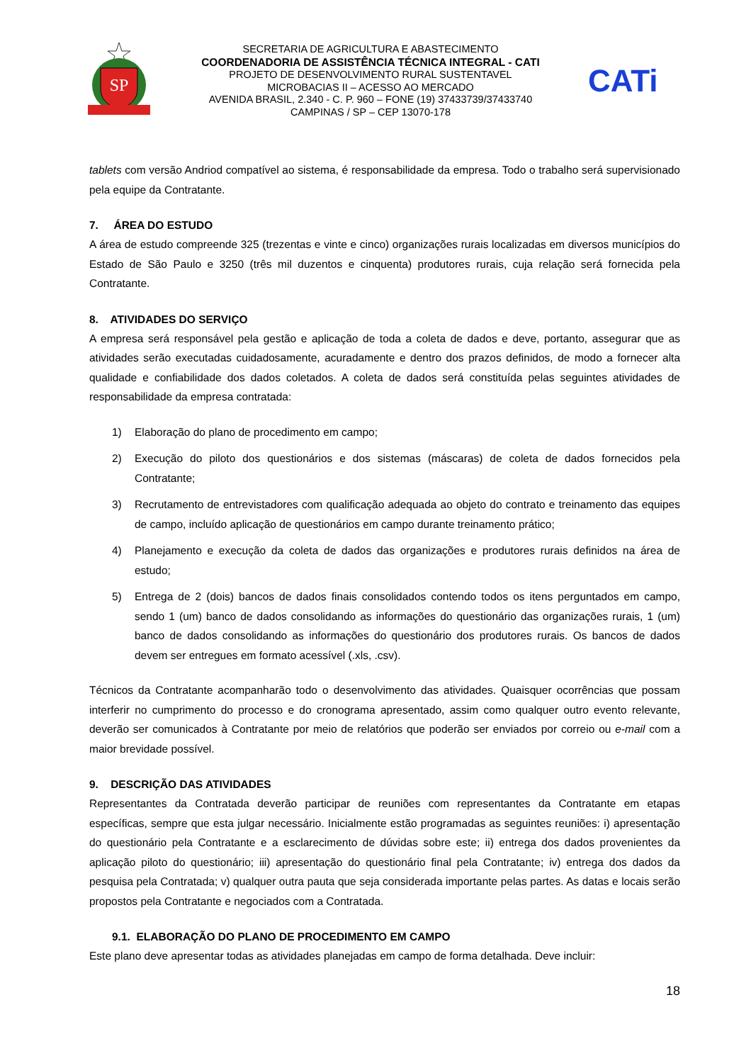SP
SECRETARIA DE AGRICULTURA E ABASTECIMENTO
COORDENADORIA DE ASSISTÊNCIA TÉCNICA INTEGRAL - CATI
PROJETO DE DESENVOLVIMENTO RURAL SUSTENTAVEL
MICROBACIAS II – ACESSO AO MERCADO
AVENIDA BRASIL, 2.340 - C. P. 960 – FONE (19) 37433739/37433740
CAMPINAS / SP – CEP 13070-178
CATi
tablets com versão Andriod compatível ao sistema, é responsabilidade da empresa. Todo o trabalho será supervisionado pela equipe da Contratante.
7. ÁREA DO ESTUDO
A área de estudo compreende 325 (trezentas e vinte e cinco) organizações rurais localizadas em diversos municípios do Estado de São Paulo e 3250 (três mil duzentos e cinquenta) produtores rurais, cuja relação será fornecida pela Contratante.
8. ATIVIDADES DO SERVIÇO
A empresa será responsável pela gestão e aplicação de toda a coleta de dados e deve, portanto, assegurar que as atividades serão executadas cuidadosamente, acuradamente e dentro dos prazos definidos, de modo a fornecer alta qualidade e confiabilidade dos dados coletados. A coleta de dados será constituída pelas seguintes atividades de responsabilidade da empresa contratada:
1) Elaboração do plano de procedimento em campo;
2) Execução do piloto dos questionários e dos sistemas (máscaras) de coleta de dados fornecidos pela Contratante;
3) Recrutamento de entrevistadores com qualificação adequada ao objeto do contrato e treinamento das equipes de campo, incluído aplicação de questionários em campo durante treinamento prático;
4) Planejamento e execução da coleta de dados das organizações e produtores rurais definidos na área de estudo;
5) Entrega de 2 (dois) bancos de dados finais consolidados contendo todos os itens perguntados em campo, sendo 1 (um) banco de dados consolidando as informações do questionário das organizações rurais, 1 (um) banco de dados consolidando as informações do questionário dos produtores rurais. Os bancos de dados devem ser entregues em formato acessível (.xls, .csv).
Técnicos da Contratante acompanharão todo o desenvolvimento das atividades. Quaisquer ocorrências que possam interferir no cumprimento do processo e do cronograma apresentado, assim como qualquer outro evento relevante, deverão ser comunicados à Contratante por meio de relatórios que poderão ser enviados por correio ou e-mail com a maior brevidade possível.
9. DESCRIÇÃO DAS ATIVIDADES
Representantes da Contratada deverão participar de reuniões com representantes da Contratante em etapas específicas, sempre que esta julgar necessário. Inicialmente estão programadas as seguintes reuniões: i) apresentação do questionário pela Contratante e a esclarecimento de dúvidas sobre este; ii) entrega dos dados provenientes da aplicação piloto do questionário; iii) apresentação do questionário final pela Contratante; iv) entrega dos dados da pesquisa pela Contratada; v) qualquer outra pauta que seja considerada importante pelas partes. As datas e locais serão propostos pela Contratante e negociados com a Contratada.
9.1. ELABORAÇÃO DO PLANO DE PROCEDIMENTO EM CAMPO
Este plano deve apresentar todas as atividades planejadas em campo de forma detalhada. Deve incluir:
18